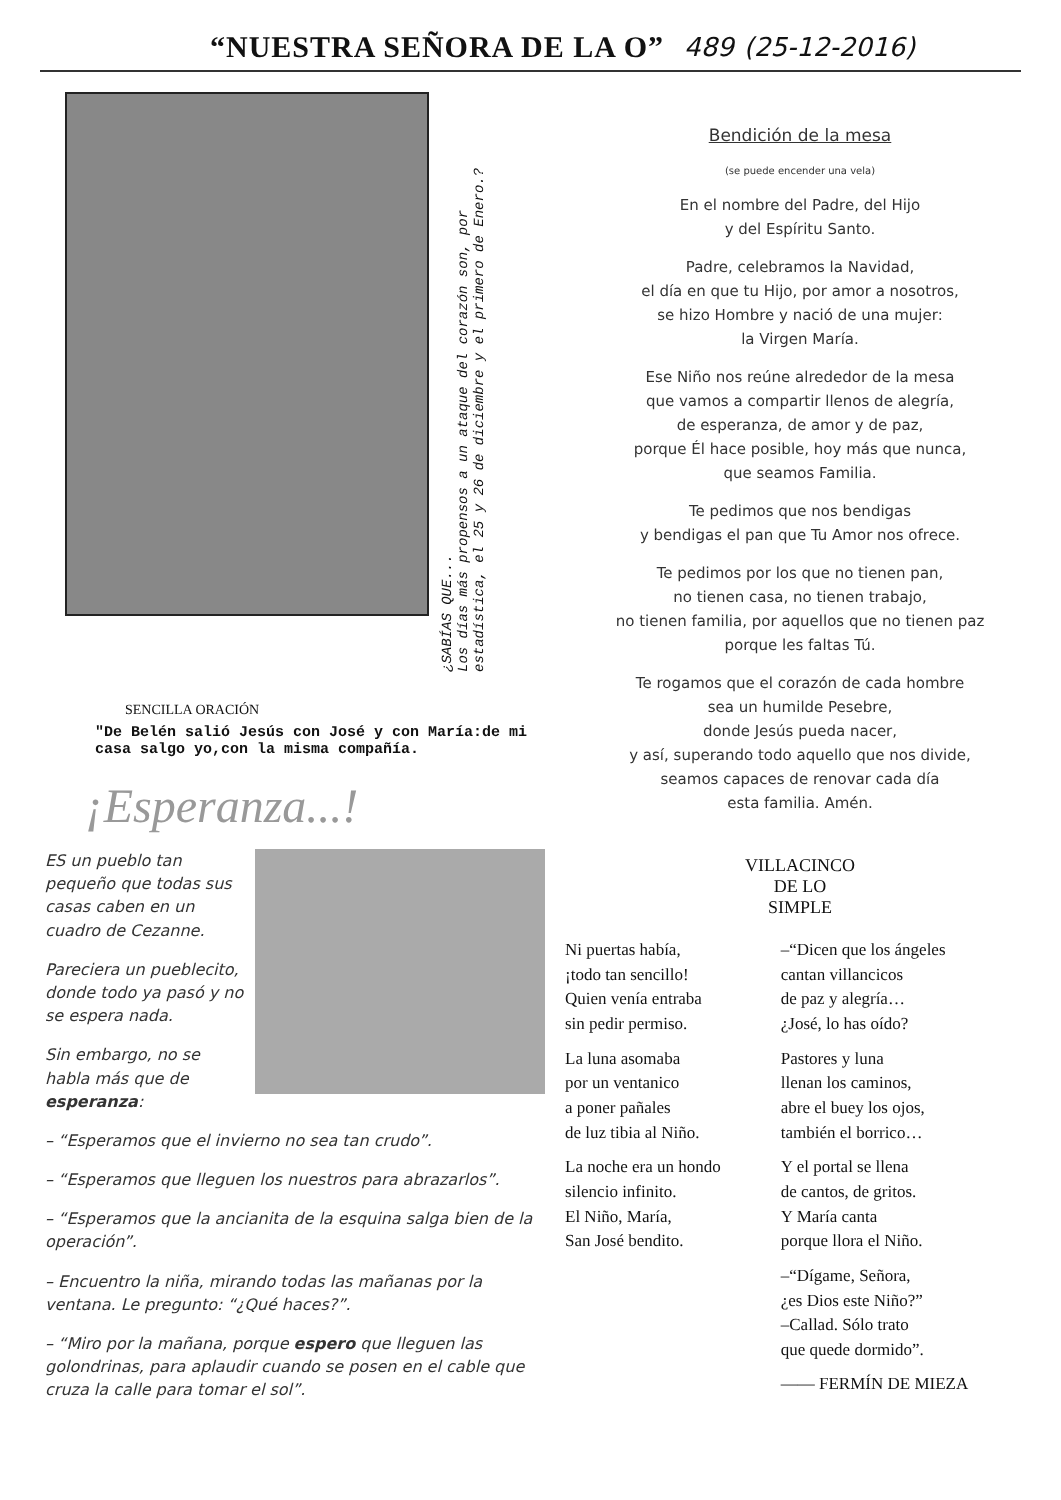“NUESTRA SEÑORA DE LA O”
489 (25-12-2016)
¿SABÍAS QUE...
Los días más propensos a un ataque del corazón son, por estadística, el 25 y 26 de diciembre y el primero de Enero.?
SENCILLA ORACIÓN
"De Belén salió Jesús con José y con María:de mi casa salgo yo,con la misma compañía.
¡Esperanza...!
ES un pueblo tan pequeño que todas sus casas caben en un cuadro de Cezanne.
Pareciera un pueblecito, donde todo ya pasó y no se espera nada.
Sin embargo, no se habla más que de esperanza:
– “Esperamos que el invierno no sea tan crudo”.
– “Esperamos que lleguen los nuestros para abrazarlos”.
– “Esperamos que la ancianita de la esquina salga bien de la operación”.
– Encuentro la niña, mirando todas las mañanas por la ventana. Le pregunto: “¿Qué haces?”.
– “Miro por la mañana, porque espero que lleguen las golondrinas, para aplaudir cuando se posen en el cable que cruza la calle para tomar el sol”.
Bendición de la mesa
(se puede encender una vela)
En el nombre del Padre, del Hijo
y del Espíritu Santo.
Padre, celebramos la Navidad,
el día en que tu Hijo, por amor a nosotros,
se hizo Hombre y nació de una mujer:
la Virgen María.
Ese Niño nos reúne alrededor de la mesa
que vamos a compartir llenos de alegría,
de esperanza, de amor y de paz,
porque Él hace posible, hoy más que nunca,
que seamos Familia.
Te pedimos que nos bendigas
y bendigas el pan que Tu Amor nos ofrece.
Te pedimos por los que no tienen pan,
no tienen casa, no tienen trabajo,
no tienen familia, por aquellos que no tienen paz
porque les faltas Tú.
Te rogamos que el corazón de cada hombre
sea un humilde Pesebre,
donde Jesús pueda nacer,
y así, superando todo aquello que nos divide,
seamos capaces de renovar cada día
esta familia. Amén.
VILLACINCO
DE LO
SIMPLE
Ni puertas había,
¡todo tan sencillo!
Quien venía entraba
sin pedir permiso.
La luna asomaba
por un ventanico
a poner pañales
de luz tibia al Niño.
La noche era un hondo
silencio infinito.
El Niño, María,
San José bendito.
–“Dicen que los ángeles
cantan villancicos
de paz y alegría…
¿José, lo has oído?
Pastores y luna
llenan los caminos,
abre el buey los ojos,
también el borrico…
Y el portal se llena
de cantos, de gritos.
Y María canta
porque llora el Niño.
–“Dígame, Señora,
¿es Dios este Niño?”
–Callad. Sólo trato
que quede dormido”.
—— FERMÍN DE MIEZA